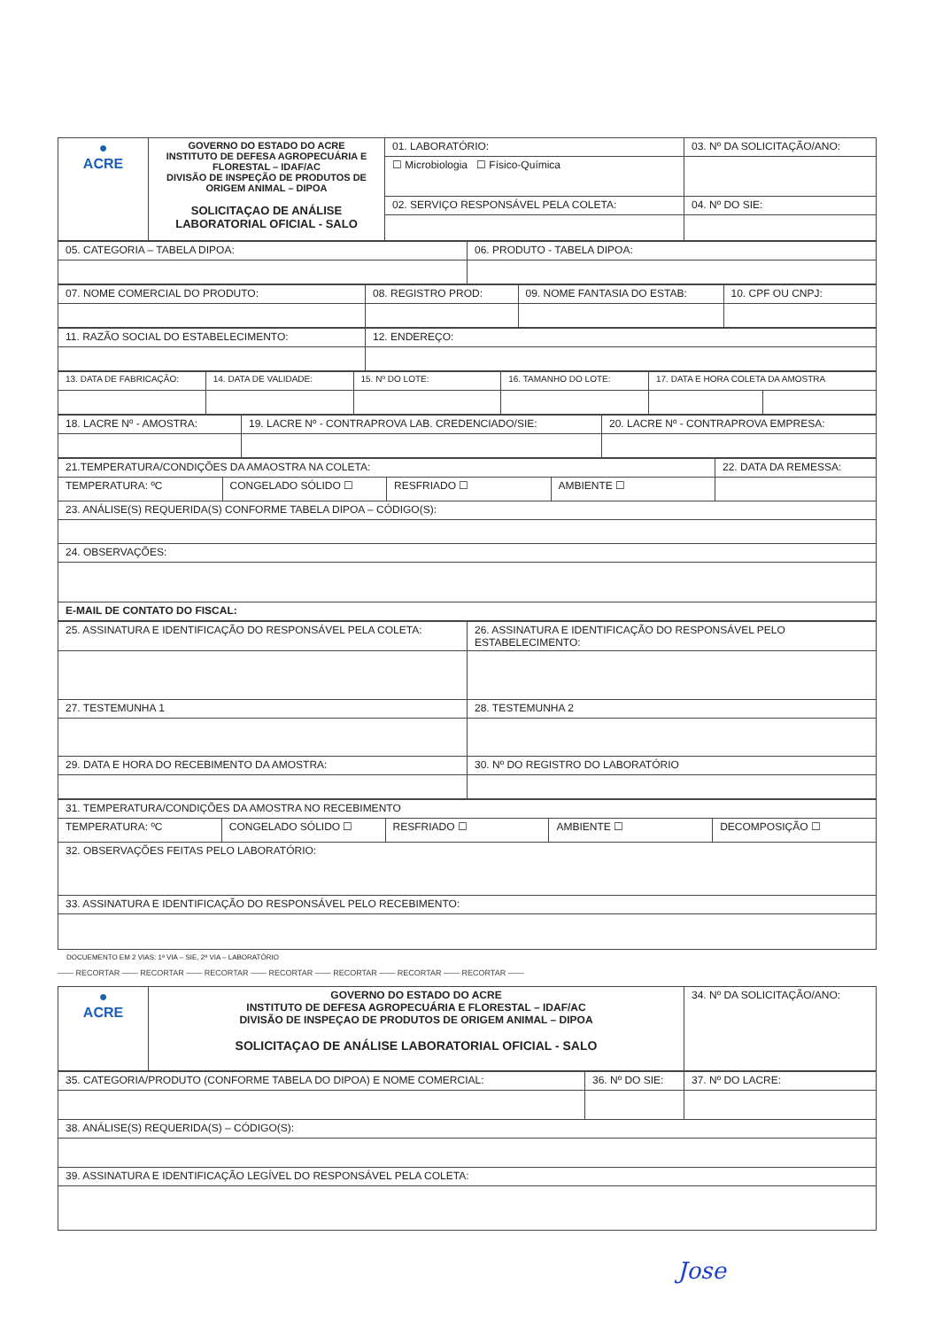| ● ACRE | GOVERNO DO ESTADO DO ACRE INSTITUTO DE DEFESA AGROPECUÁRIA E FLORESTAL – IDAF/AC DIVISÃO DE INSPEÇÃO DE PRODUTOS DE ORIGEM ANIMAL – DIPOA SOLICITAÇAO DE ANÁLISE LABORATORIAL OFICIAL - SALO | 01. LABORATÓRIO: | 03. Nº DA SOLICITAÇÃO/ANO: |
| | | ☐ Microbiologia ☐ Físico-Química | |
| | | 02. SERVIÇO RESPONSÁVEL PELA COLETA: | 04. Nº DO SIE: |
| 05. CATEGORIA – TABELA DIPOA: | 06. PRODUTO - TABELA DIPOA: |
| 07. NOME COMERCIAL DO PRODUTO: | 08. REGISTRO PROD: | 09. NOME FANTASIA DO ESTAB: | 10. CPF OU CNPJ: |
| 11. RAZÃO SOCIAL DO ESTABELECIMENTO: | 12. ENDEREÇO: |
| 13. DATA DE FABRICAÇÃO: | 14. DATA DE VALIDADE: | 15. Nº DO LOTE: | 16. TAMANHO DO LOTE: | 17. DATA E HORA COLETA DA AMOSTRA | |
| 18. LACRE Nº - AMOSTRA: | 19. LACRE Nº - CONTRAPROVA LAB. CREDENCIADO/SIE: | 20. LACRE Nº - CONTRAPROVA EMPRESA: |
| 21.TEMPERATURA/CONDIÇÕES DA AMAOSTRA NA COLETA: | | | | 22. DATA DA REMESSA: |
| TEMPERATURA: ºC | CONGELADO SÓLIDO ☐ | RESFRIADO ☐ | AMBIENTE ☐ | |
| 23. ANÁLISE(S) REQUERIDA(S) CONFORME TABELA DIPOA – CÓDIGO(S): | | | | |
| 24. OBSERVAÇÕES: | | | | |
| E-MAIL DE CONTATO DO FISCAL: | | | | |
| 25. ASSINATURA E IDENTIFICAÇÃO DO RESPONSÁVEL PELA COLETA: | 26. ASSINATURA E IDENTIFICAÇÃO DO RESPONSÁVEL PELO ESTABELECIMENTO: |
| 27. TESTEMUNHA 1 | 28. TESTEMUNHA 2 |
| 29. DATA E HORA DO RECEBIMENTO DA AMOSTRA: | 30. Nº DO REGISTRO DO LABORATÓRIO |
| 31. TEMPERATURA/CONDIÇÕES DA AMOSTRA NO RECEBIMENTO | | | | |
| TEMPERATURA: ºC | CONGELADO SÓLIDO ☐ | RESFRIADO ☐ | AMBIENTE ☐ | DECOMPOSIÇÃO ☐ |
| 32. OBSERVAÇÕES FEITAS PELO LABORATÓRIO: | | | | |
| 33. ASSINATURA E IDENTIFICAÇÃO DO RESPONSÁVEL PELO RECEBIMENTO: | | | | |
DOCUEMENTO EM 2 VIAS: 1ª VIA – SIE, 2ª VIA – LABORATÓRIO
—— RECORTAR —— RECORTAR —— RECORTAR —— RECORTAR —— RECORTAR —— RECORTAR —— RECORTAR ——
| ● ACRE | GOVERNO DO ESTADO DO ACRE INSTITUTO DE DEFESA AGROPECUÁRIA E FLORESTAL – IDAF/AC DIVISÃO DE INSPEÇAO DE PRODUTOS DE ORIGEM ANIMAL – DIPOA SOLICITAÇAO DE ANÁLISE LABORATORIAL OFICIAL - SALO | 34. Nº DA SOLICITAÇÃO/ANO: |
| 35. CATEGORIA/PRODUTO (CONFORME TABELA DO DIPOA) E NOME COMERCIAL: | 36. Nº DO SIE: | 37. Nº DO LACRE: |
| 38. ANÁLISE(S) REQUERIDA(S) – CÓDIGO(S): | | |
| 39. ASSINATURA E IDENTIFICAÇÃO LEGÍVEL DO RESPONSÁVEL PELA COLETA: | | |
Jose